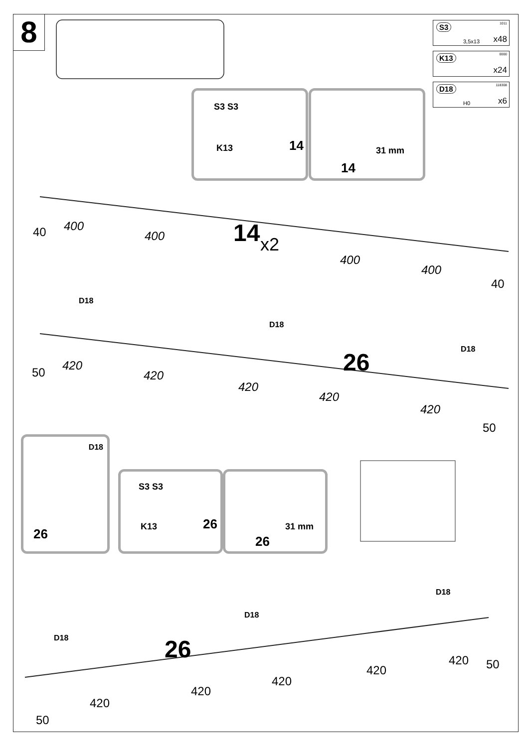8
S3 1011
3,5x13 x48
K13 0000
x24
D18 118308
H0 x6
S3 S3
K13 14
31 mm
14
400
400 14 x2
400
400
40
40
D18
D18
D18 26 50 420
420
420
420
420
50
D18
26
S3 S3
K13 26
31 mm
26
D18
D18
D18 26
50 420
420
420
420
420
50